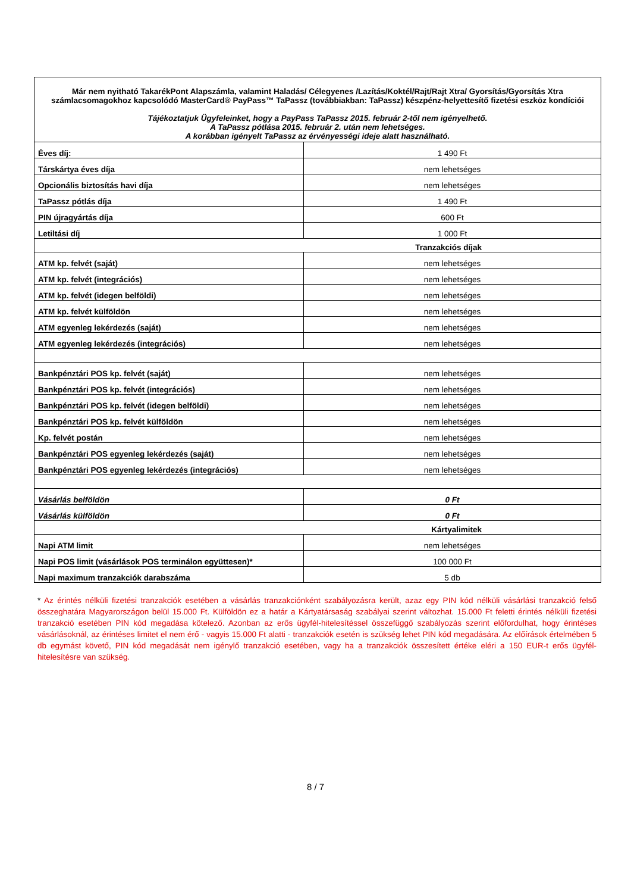| Már nem nyitható TakarékPont Alapszámla, valamint Haladás/ Célegyenes /Lazítás/Koktél/Rajt/Rajt Xtra/ Gyorsítás/Gyorsítás Xtra számlacsomagokhoz kapcsolódó MasterCard® PayPass™ TaPassz (továbbiakban: TaPassz) készpénz-helyettesítő fizetési eszköz kondíciói Tájékoztatjuk Ügyfeleinket, hogy a PayPass TaPassz 2015. február 2-től nem igényelhető. A TaPassz pótlása 2015. február 2. után nem lehetséges. A korábban igényelt TaPassz az érvényességi ideje alatt használható. | |
| Éves díj: | 1 490 Ft |
| Társkártya éves díja | nem lehetséges |
| Opcionális biztosítás havi díja | nem lehetséges |
| TaPassz pótlás díja | 1 490 Ft |
| PIN újragyártás díja | 600 Ft |
| Letiltási díj | 1 000 Ft |
| Tranzakciós díjak | |
| ATM kp. felvét (saját) | nem lehetséges |
| ATM kp. felvét (integrációs) | nem lehetséges |
| ATM kp. felvét (idegen belföldi) | nem lehetséges |
| ATM kp. felvét külföldön | nem lehetséges |
| ATM egyenleg lekérdezés (saját) | nem lehetséges |
| ATM egyenleg lekérdezés (integrációs) | nem lehetséges |
| Bankpénztári POS kp. felvét (saját) | nem lehetséges |
| Bankpénztári POS kp. felvét (integrációs) | nem lehetséges |
| Bankpénztári POS kp. felvét (idegen belföldi) | nem lehetséges |
| Bankpénztári POS kp. felvét külföldön | nem lehetséges |
| Kp. felvét postán | nem lehetséges |
| Bankpénztári POS egyenleg lekérdezés (saját) | nem lehetséges |
| Bankpénztári POS egyenleg lekérdezés (integrációs) | nem lehetséges |
| Vásárlás belföldön | 0 Ft |
| Vásárlás külföldön | 0 Ft |
| Kártyalimitek | |
| Napi ATM limit | nem lehetséges |
| Napi POS limit (vásárlások POS terminálon együttesen)* | 100 000 Ft |
| Napi maximum tranzakciók darabszáma | 5 db |
* Az érintés nélküli fizetési tranzakciók esetében a vásárlás tranzakciónként szabályozásra került, azaz egy PIN kód nélküli vásárlási tranzakció felső összeghatára Magyarországon belül 15.000 Ft. Külföldön ez a határ a Kártyatársaság szabályai szerint változhat. 15.000 Ft feletti érintés nélküli fizetési tranzakció esetében PIN kód megadása kötelező. Azonban az erős ügyfél-hitelesítéssel összefüggő szabályozás szerint előfordulhat, hogy érintéses vásárlásoknál, az érintéses limitet el nem érő - vagyis 15.000 Ft alatti - tranzakciók esetén is szükség lehet PIN kód megadására. Az előírások értelmében 5 db egymást követő, PIN kód megadását nem igénylő tranzakció esetében, vagy ha a tranzakciók összesített értéke eléri a 150 EUR-t erős ügyfél-hitelesítésre van szükség.
8 / 7